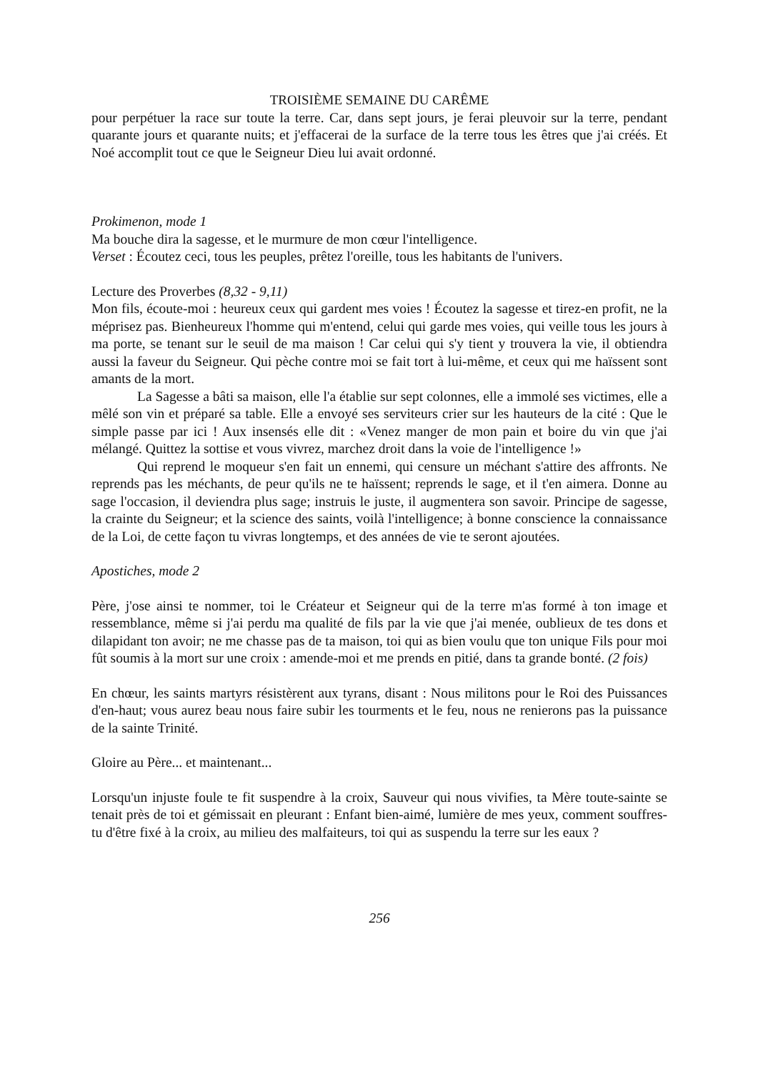TROISIÈME SEMAINE DU CARÊME
pour perpétuer la race sur toute la terre. Car, dans sept jours, je ferai pleuvoir sur la terre, pendant quarante jours et quarante nuits; et j'effacerai de la surface de la terre tous les êtres que j'ai créés. Et Noé accomplit tout ce que le Seigneur Dieu lui avait ordonné.
Prokimenon, mode 1
Ma bouche dira la sagesse, et le murmure de mon cœur l'intelligence.
Verset : Écoutez ceci, tous les peuples, prêtez l'oreille, tous les habitants de l'univers.
Lecture des Proverbes (8,32 - 9,11)
Mon fils, écoute-moi : heureux ceux qui gardent mes voies ! Écoutez la sagesse et tirez-en profit, ne la méprisez pas. Bienheureux l'homme qui m'entend, celui qui garde mes voies, qui veille tous les jours à ma porte, se tenant sur le seuil de ma maison ! Car celui qui s'y tient y trouvera la vie, il obtiendra aussi la faveur du Seigneur. Qui pèche contre moi se fait tort à lui-même, et ceux qui me haïssent sont amants de la mort.
La Sagesse a bâti sa maison, elle l'a établie sur sept colonnes, elle a immolé ses victimes, elle a mêlé son vin et préparé sa table. Elle a envoyé ses serviteurs crier sur les hauteurs de la cité : Que le simple passe par ici ! Aux insensés elle dit : «Venez manger de mon pain et boire du vin que j'ai mélangé. Quittez la sottise et vous vivrez, marchez droit dans la voie de l'intelligence !»
Qui reprend le moqueur s'en fait un ennemi, qui censure un méchant s'attire des affronts. Ne reprends pas les méchants, de peur qu'ils ne te haïssent; reprends le sage, et il t'en aimera. Donne au sage l'occasion, il deviendra plus sage; instruis le juste, il augmentera son savoir. Principe de sagesse, la crainte du Seigneur; et la science des saints, voilà l'intelligence; à bonne conscience la connaissance de la Loi, de cette façon tu vivras longtemps, et des années de vie te seront ajoutées.
Apostiches, mode 2
Père, j'ose ainsi te nommer, toi le Créateur et Seigneur qui de la terre m'as formé à ton image et ressemblance, même si j'ai perdu ma qualité de fils par la vie que j'ai menée, oublieux de tes dons et dilapidant ton avoir; ne me chasse pas de ta maison, toi qui as bien voulu que ton unique Fils pour moi fût soumis à la mort sur une croix : amende-moi et me prends en pitié, dans ta grande bonté. (2 fois)
En chœur, les saints martyrs résistèrent aux tyrans, disant : Nous militons pour le Roi des Puissances d'en-haut; vous aurez beau nous faire subir les tourments et le feu, nous ne renierons pas la puissance de la sainte Trinité.
Gloire au Père... et maintenant...
Lorsqu'un injuste foule te fit suspendre à la croix, Sauveur qui nous vivifies, ta Mère toute-sainte se tenait près de toi et gémissait en pleurant : Enfant bien-aimé, lumière de mes yeux, comment souffres-tu d'être fixé à la croix, au milieu des malfaiteurs, toi qui as suspendu la terre sur les eaux ?
256